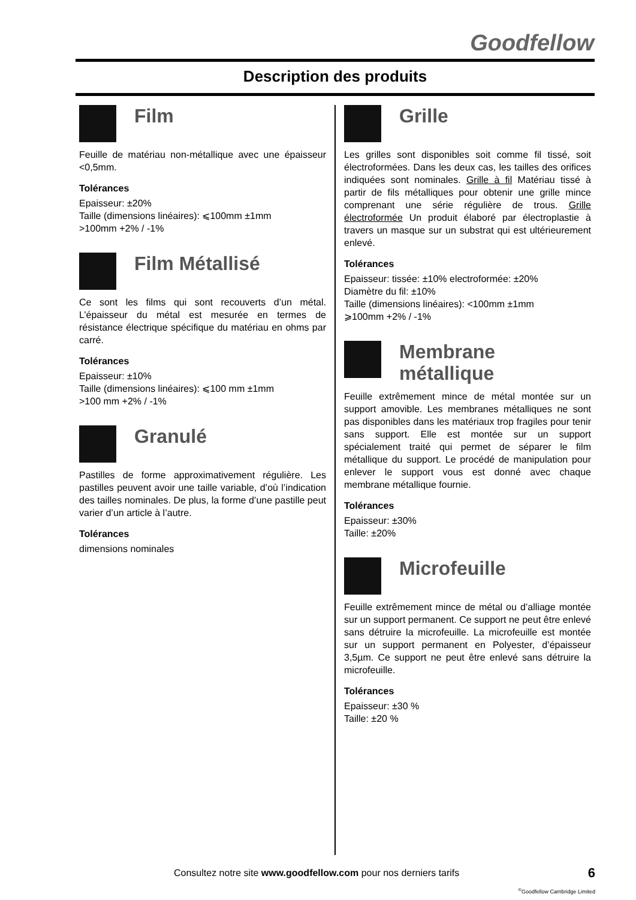Goodfellow
Description des produits
Film
Feuille de matériau non-métallique avec une épaisseur <0,5mm.
Tolérances
Epaisseur: ±20%
Taille (dimensions linéaires): ⩽100mm ±1mm
>100mm +2% / -1%
Film Métallisé
Ce sont les films qui sont recouverts d’un métal. L’épaisseur du métal est mesurée en termes de résistance électrique spécifique du matériau en ohms par carré.
Tolérances
Epaisseur: ±10%
Taille (dimensions linéaires): ⩽100 mm ±1mm
>100 mm +2% / -1%
Granulé
Pastilles de forme approximativement régulière. Les pastilles peuvent avoir une taille variable, d’où l’indication des tailles nominales. De plus, la forme d’une pastille peut varier d’un article à l’autre.
Tolérances
dimensions nominales
Grille
Les grilles sont disponibles soit comme fil tissé, soit électroformées. Dans les deux cas, les tailles des orifices indiquées sont nominales. Grille à fil Matériau tissé à partir de fils métalliques pour obtenir une grille mince comprenant une série régulière de trous. Grille électroformée Un produit élaboré par électroplastie à travers un masque sur un substrat qui est ultérieurement enlevé.
Tolérances
Epaisseur: tissée: ±10% electroformée: ±20%
Diamètre du fil: ±10%
Taille (dimensions linéaires): <100mm ±1mm
⩾100mm +2% / -1%
Membrane métallique
Feuille extrêmement mince de métal montée sur un support amovible. Les membranes métalliques ne sont pas disponibles dans les matériaux trop fragiles pour tenir sans support. Elle est montée sur un support spécialement traité qui permet de séparer le film métallique du support. Le procédé de manipulation pour enlever le support vous est donné avec chaque membrane métallique fournie.
Tolérances
Epaisseur: ±30%
Taille: ±20%
Microfeuille
Feuille extrêmement mince de métal ou d’alliage montée sur un support permanent. Ce support ne peut être enlevé sans détruire la microfeuille. La microfeuille est montée sur un support permanent en Polyester, d’épaisseur 3,5µm. Ce support ne peut être enlevé sans détruire la microfeuille.
Tolérances
Epaisseur: ±30 %
Taille: ±20 %
Consultez notre site www.goodfellow.com pour nos derniers tarifs
6
<sup>©</sup>Goodfellow Cambridge Limited